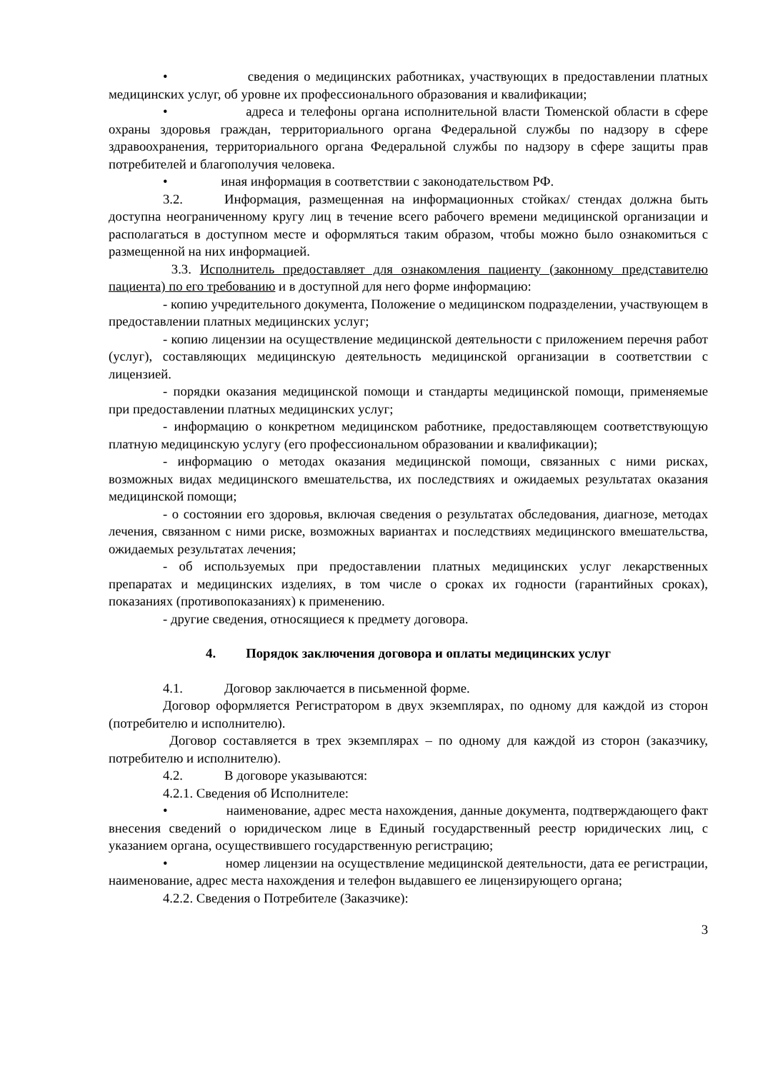• сведения о медицинских работниках, участвующих в предоставлении платных медицинских услуг, об уровне их профессионального образования и квалификации;
• адреса и телефоны органа исполнительной власти Тюменской области в сфере охраны здоровья граждан, территориального органа Федеральной службы по надзору в сфере здравоохранения, территориального органа Федеральной службы по надзору в сфере защиты прав потребителей и благополучия человека.
• иная информация в соответствии с законодательством РФ.
3.2. Информация, размещенная на информационных стойках/ стендах должна быть доступна неограниченному кругу лиц в течение всего рабочего времени медицинской организации и располагаться в доступном месте и оформляться таким образом, чтобы можно было ознакомиться с размещенной на них информацией.
3.3. Исполнитель предоставляет для ознакомления пациенту (законному представителю пациента) по его требованию и в доступной для него форме информацию:
- копию учредительного документа, Положение о медицинском подразделении, участвующем в предоставлении платных медицинских услуг;
- копию лицензии на осуществление медицинской деятельности с приложением перечня работ (услуг), составляющих медицинскую деятельность медицинской организации в соответствии с лицензией.
- порядки оказания медицинской помощи и стандарты медицинской помощи, применяемые при предоставлении платных медицинских услуг;
- информацию о конкретном медицинском работнике, предоставляющем соответствующую платную медицинскую услугу (его профессиональном образовании и квалификации);
- информацию о методах оказания медицинской помощи, связанных с ними рисках, возможных видах медицинского вмешательства, их последствиях и ожидаемых результатах оказания медицинской помощи;
- о состоянии его здоровья, включая сведения о результатах обследования, диагнозе, методах лечения, связанном с ними риске, возможных вариантах и последствиях медицинского вмешательства, ожидаемых результатах лечения;
- об используемых при предоставлении платных медицинских услуг лекарственных препаратах и медицинских изделиях, в том числе о сроках их годности (гарантийных сроках), показаниях (противопоказаниях) к применению.
- другие сведения, относящиеся к предмету договора.
4. Порядок заключения договора и оплаты медицинских услуг
4.1. Договор заключается в письменной форме.
Договор оформляется Регистратором в двух экземплярах, по одному для каждой из сторон (потребителю и исполнителю).
Договор составляется в трех экземплярах – по одному для каждой из сторон (заказчику, потребителю и исполнителю).
4.2. В договоре указываются:
4.2.1. Сведения об Исполнителе:
• наименование, адрес места нахождения, данные документа, подтверждающего факт внесения сведений о юридическом лице в Единый государственный реестр юридических лиц, с указанием органа, осуществившего государственную регистрацию;
• номер лицензии на осуществление медицинской деятельности, дата ее регистрации, наименование, адрес места нахождения и телефон выдавшего ее лицензирующего органа;
4.2.2. Сведения о Потребителе (Заказчике):
3